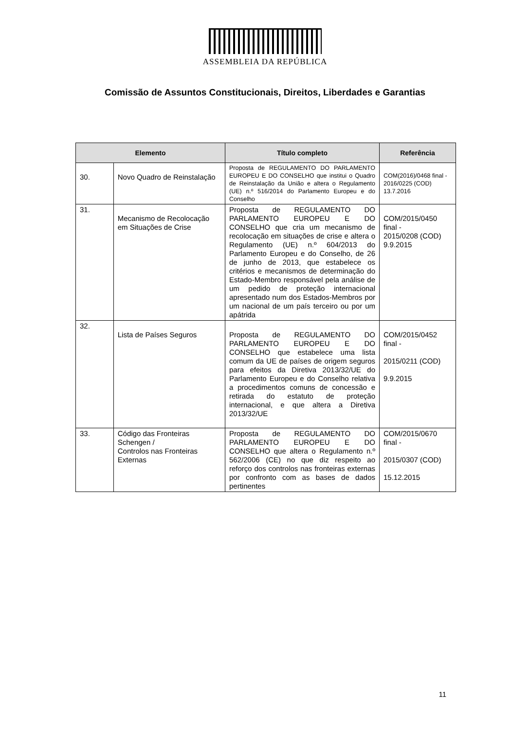ASSEMBLEIA DA REPÚBLICA
Comissão de Assuntos Constitucionais, Direitos, Liberdades e Garantias
| Elemento | | Título completo | Referência |
| --- | --- | --- | --- |
| 30. | Novo Quadro de Reinstalação | Proposta de REGULAMENTO DO PARLAMENTO EUROPEU E DO CONSELHO que institui o Quadro de Reinstalação da União e altera o Regulamento (UE) n.º 516/2014 do Parlamento Europeu e do Conselho | COM(2016)/0468 final - 2016/0225 (COD) 13.7.2016 |
| 31. | Mecanismo de Recolocação em Situações de Crise | Proposta de REGULAMENTO DO PARLAMENTO EUROPEU E DO CONSELHO que cria um mecanismo de recolocação em situações de crise e altera o Regulamento (UE) n.º 604/2013 do Parlamento Europeu e do Conselho, de 26 de junho de 2013, que estabelece os critérios e mecanismos de determinação do Estado-Membro responsável pela análise de um pedido de proteção internacional apresentado num dos Estados-Membros por um nacional de um país terceiro ou por um apátrida | COM/2015/0450 final - 2015/0208 (COD) 9.9.2015 |
| 32. | Lista de Países Seguros | Proposta de REGULAMENTO DO PARLAMENTO EUROPEU E DO CONSELHO que estabelece uma lista comum da UE de países de origem seguros para efeitos da Diretiva 2013/32/UE do Parlamento Europeu e do Conselho relativa a procedimentos comuns de concessão e retirada do estatuto de proteção internacional, e que altera a Diretiva 2013/32/UE | COM/2015/0452 final - 2015/0211 (COD) 9.9.2015 |
| 33. | Código das Fronteiras Schengen / Controlos nas Fronteiras Externas | Proposta de REGULAMENTO DO PARLAMENTO EUROPEU E DO CONSELHO que altera o Regulamento n.º 562/2006 (CE) no que diz respeito ao reforço dos controlos nas fronteiras externas por confronto com as bases de dados pertinentes | COM/2015/0670 final - 2015/0307 (COD) 15.12.2015 |
11